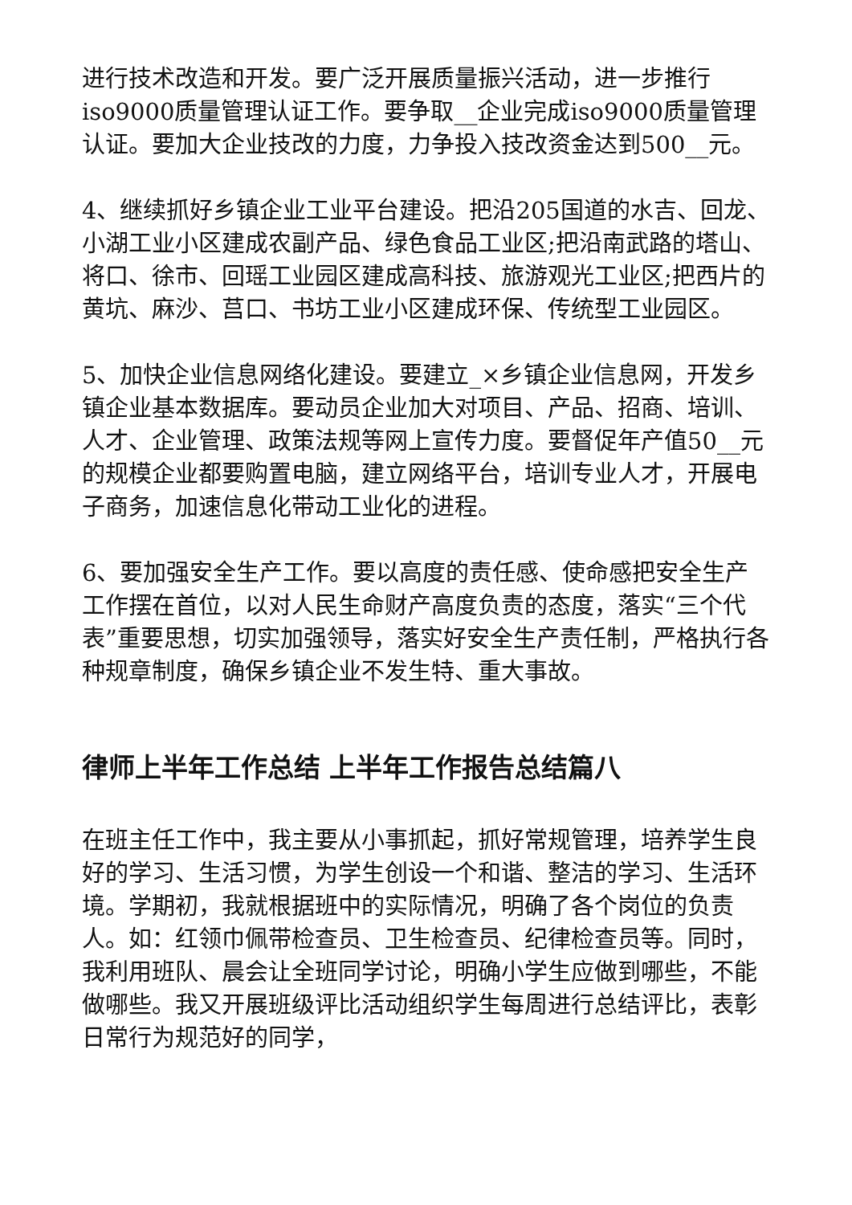进行技术改造和开发。要广泛开展质量振兴活动，进一步推行iso9000质量管理认证工作。要争取__企业完成iso9000质量管理认证。要加大企业技改的力度，力争投入技改资金达到500__元。
4、继续抓好乡镇企业工业平台建设。把沿205国道的水吉、回龙、小湖工业小区建成农副产品、绿色食品工业区;把沿南武路的塔山、将口、徐市、回瑶工业园区建成高科技、旅游观光工业区;把西片的黄坑、麻沙、莒口、书坊工业小区建成环保、传统型工业园区。
5、加快企业信息网络化建设。要建立_×乡镇企业信息网，开发乡镇企业基本数据库。要动员企业加大对项目、产品、招商、培训、人才、企业管理、政策法规等网上宣传力度。要督促年产值50__元的规模企业都要购置电脑，建立网络平台，培训专业人才，开展电子商务，加速信息化带动工业化的进程。
6、要加强安全生产工作。要以高度的责任感、使命感把安全生产工作摆在首位，以对人民生命财产高度负责的态度，落实“三个代表”重要思想，切实加强领导，落实好安全生产责任制，严格执行各种规章制度，确保乡镇企业不发生特、重大事故。
律师上半年工作总结 上半年工作报告总结篇八
在班主任工作中，我主要从小事抓起，抓好常规管理，培养学生良好的学习、生活习惯，为学生创设一个和谐、整洁的学习、生活环境。学期初，我就根据班中的实际情况，明确了各个岗位的负责人。如：红领巾佩带检查员、卫生检查员、纪律检查员等。同时，我利用班队、晨会让全班同学讨论，明确小学生应做到哪些，不能做哪些。我又开展班级评比活动组织学生每周进行总结评比，表彰日常行为规范好的同学，